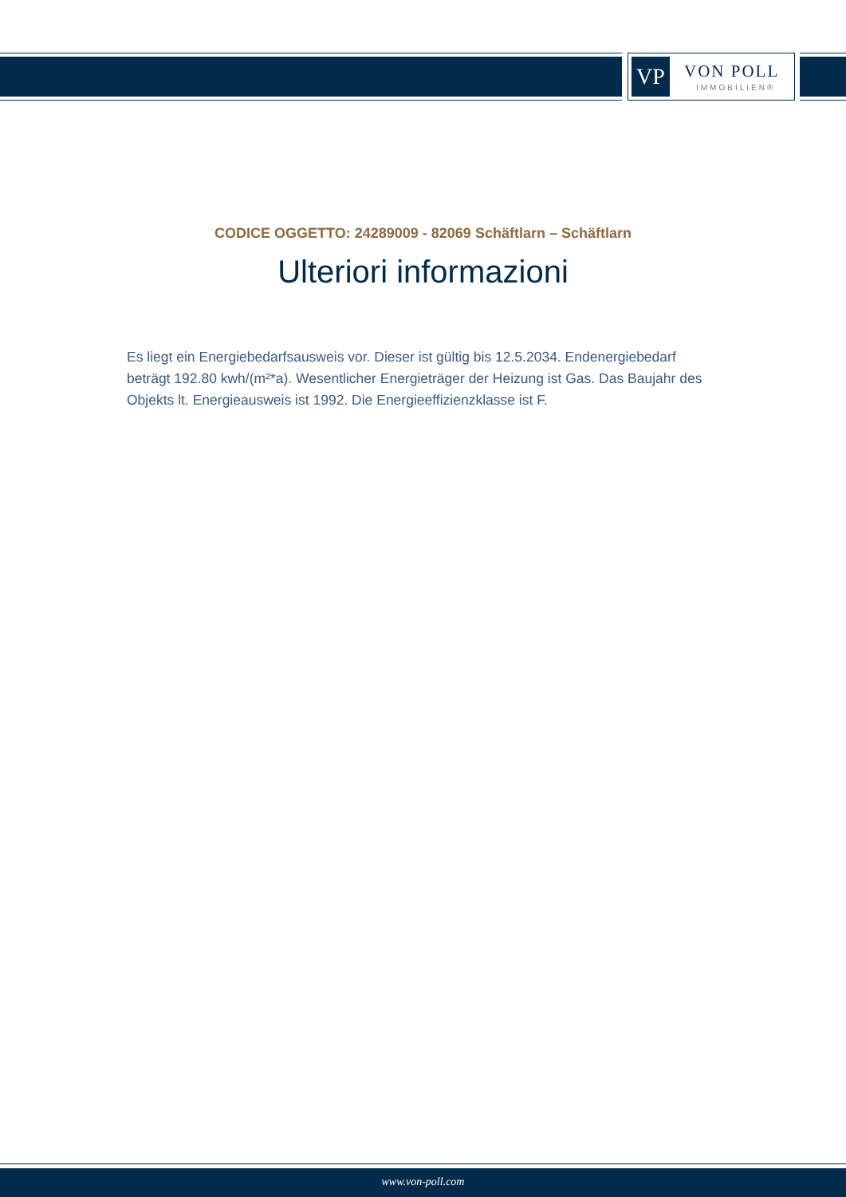VP VON POLL
IMMOBILIEN®
CODICE OGGETTO: 24289009 - 82069 Schäftlarn – Schäftlarn
Ulteriori informazioni
Es liegt ein Energiebedarfsausweis vor. Dieser ist gültig bis 12.5.2034. Endenergiebedarf beträgt 192.80 kwh/(m²*a). Wesentlicher Energieträger der Heizung ist Gas. Das Baujahr des Objekts lt. Energieausweis ist 1992. Die Energieeffizienzklasse ist F.
www.von-poll.com